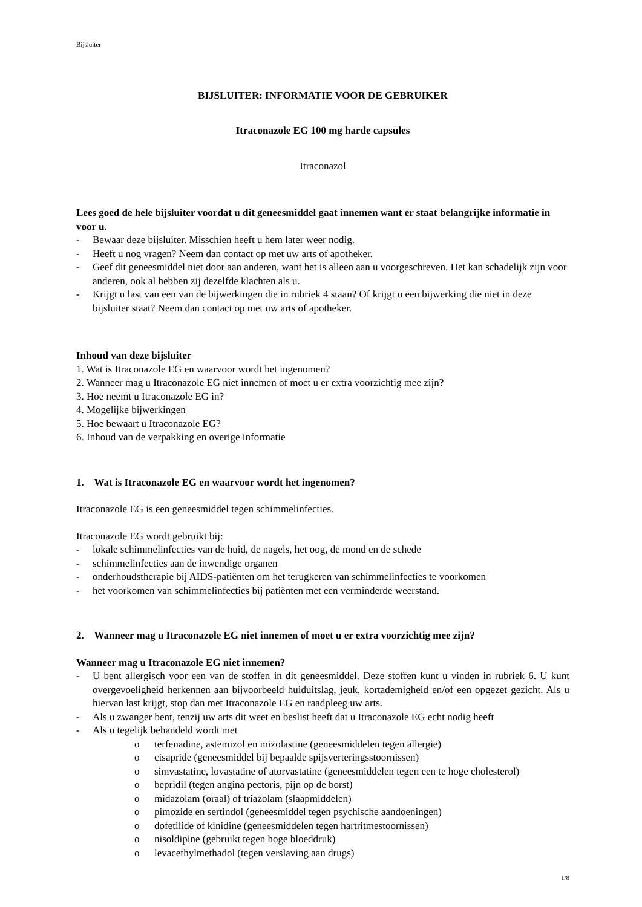Bijsluiter
BIJSLUITER: INFORMATIE VOOR DE GEBRUIKER
Itraconazole EG 100 mg harde capsules
Itraconazol
Lees goed de hele bijsluiter voordat u dit geneesmiddel gaat innemen want er staat belangrijke informatie in voor u.
- Bewaar deze bijsluiter. Misschien heeft u hem later weer nodig.
- Heeft u nog vragen? Neem dan contact op met uw arts of apotheker.
- Geef dit geneesmiddel niet door aan anderen, want het is alleen aan u voorgeschreven. Het kan schadelijk zijn voor anderen, ook al hebben zij dezelfde klachten als u.
- Krijgt u last van een van de bijwerkingen die in rubriek 4 staan? Of krijgt u een bijwerking die niet in deze bijsluiter staat? Neem dan contact op met uw arts of apotheker.
Inhoud van deze bijsluiter
1. Wat is Itraconazole EG en waarvoor wordt het ingenomen?
2. Wanneer mag u Itraconazole EG niet innemen of moet u er extra voorzichtig mee zijn?
3. Hoe neemt u Itraconazole EG in?
4. Mogelijke bijwerkingen
5. Hoe bewaart u Itraconazole EG?
6. Inhoud van de verpakking en overige informatie
1. Wat is Itraconazole EG en waarvoor wordt het ingenomen?
Itraconazole EG is een geneesmiddel tegen schimmelinfecties.
Itraconazole EG wordt gebruikt bij:
- lokale schimmelinfecties van de huid, de nagels, het oog, de mond en de schede
- schimmelinfecties aan de inwendige organen
- onderhoudstherapie bij AIDS-patiënten om het terugkeren van schimmelinfecties te voorkomen
- het voorkomen van schimmelinfecties bij patiënten met een verminderde weerstand.
2. Wanneer mag u Itraconazole EG niet innemen of moet u er extra voorzichtig mee zijn?
Wanneer mag u Itraconazole EG niet innemen?
- U bent allergisch voor een van de stoffen in dit geneesmiddel. Deze stoffen kunt u vinden in rubriek 6. U kunt overgevoeligheid herkennen aan bijvoorbeeld huiduitslag, jeuk, kortademigheid en/of een opgezet gezicht. Als u hiervan last krijgt, stop dan met Itraconazole EG en raadpleeg uw arts.
- Als u zwanger bent, tenzij uw arts dit weet en beslist heeft dat u Itraconazole EG echt nodig heeft
- Als u tegelijk behandeld wordt met
o terfenadine, astemizol en mizolastine (geneesmiddelen tegen allergie)
o cisapride (geneesmiddel bij bepaalde spijsverteringsstoornissen)
o simvastatine, lovastatine of atorvastatine (geneesmiddelen tegen een te hoge cholesterol)
o bepridil (tegen angina pectoris, pijn op de borst)
o midazolam (oraal) of triazolam (slaapmiddelen)
o pimozide en sertindol (geneesmiddel tegen psychische aandoeningen)
o dofetilide of kinidine (geneesmiddelen tegen hartritmestoornissen)
o nisoldipine (gebruikt tegen hoge bloeddruk)
o levacethylmethadol (tegen verslaving aan drugs)
1/8